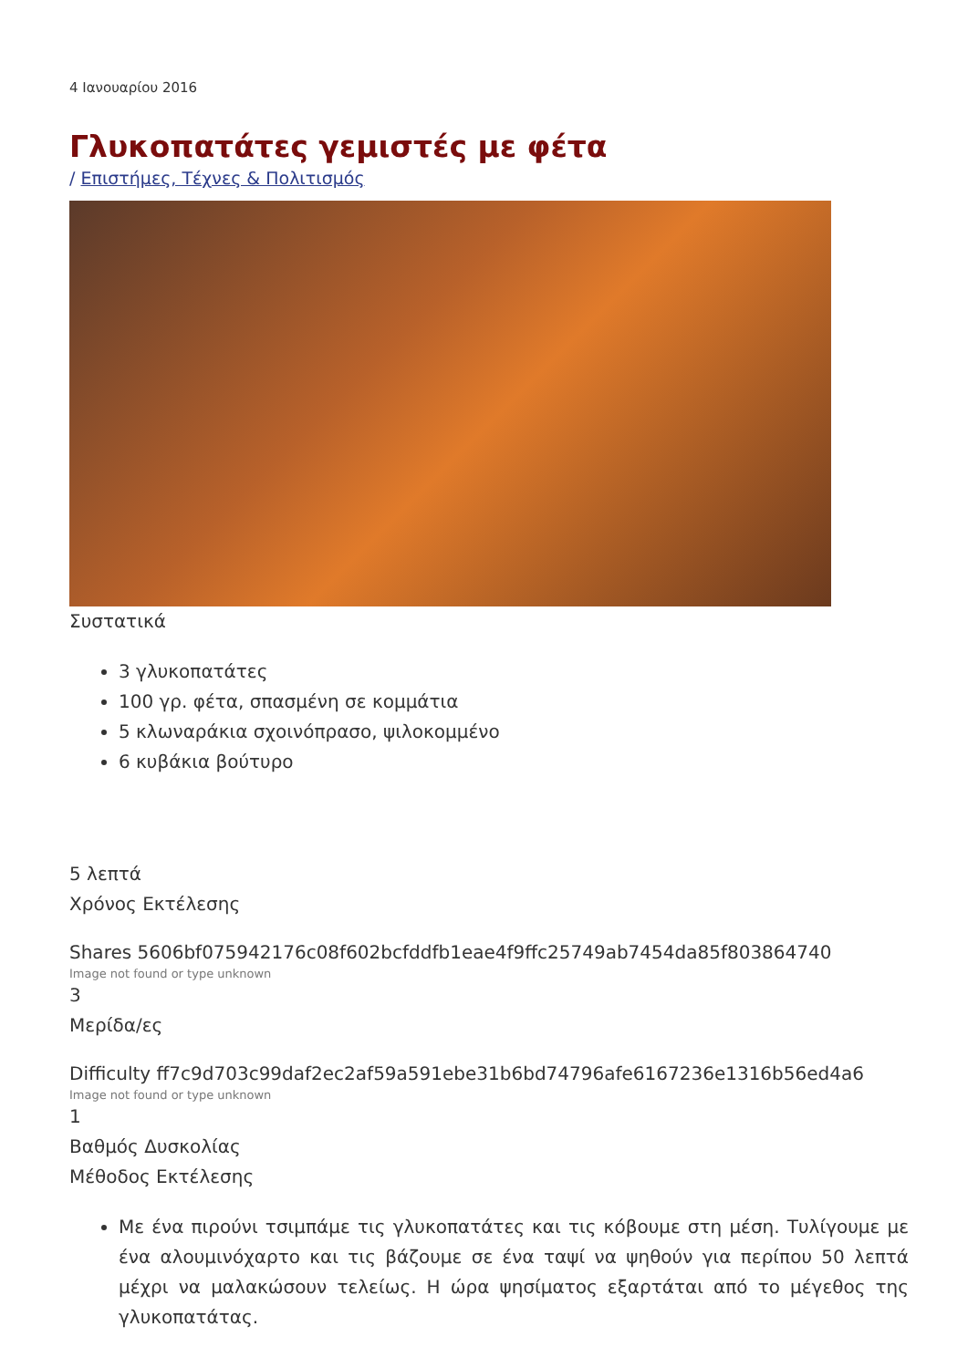4 Ιανουαρίου 2016
Γλυκοπατάτες γεμιστές με φέτα
/ Επιστήμες, Τέχνες & Πολιτισμός
Συστατικά
3 γλυκοπατάτες
100 γρ. φέτα, σπασμένη σε κομμάτια
5 κλωναράκια σχοινόπρασο, ψιλοκομμένο
6 κυβάκια βούτυρο
5 λεπτά
Χρόνος Εκτέλεσης
Shares 5606bf075942176c08f602bcfddfb1eae4f9ffc25749ab7454da85f803864740
Image not found or type unknown
3
Μερίδα/ες
Difficulty ff7c9d703c99daf2ec2af59a591ebe31b6bd74796afe6167236e1316b56ed4a6
Image not found or type unknown
1
Βαθμός Δυσκολίας
Μέθοδος Εκτέλεσης
Με ένα πιρούνι τσιμπάμε τις γλυκοπατάτες και τις κόβουμε στη μέση. Τυλίγουμε με ένα αλουμινόχαρτο και τις βάζουμε σε ένα ταψί να ψηθούν για περίπου 50 λεπτά μέχρι να μαλακώσουν τελείως. Η ώρα ψησίματος εξαρτάται από το μέγεθος της γλυκοπατάτας.